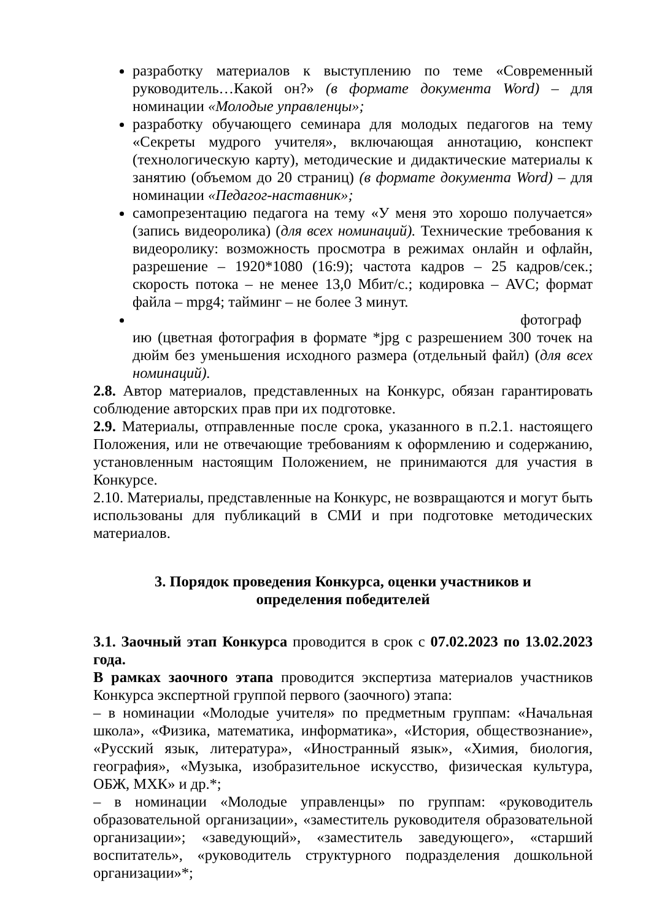разработку материалов к выступлению по теме «Современный руководитель…Какой он?» (в формате документа Word) – для номинации «Молодые управленцы»;
разработку обучающего семинара для молодых педагогов на тему «Секреты мудрого учителя», включающая аннотацию, конспект (технологическую карту), методические и дидактические материалы к занятию (объемом до 20 страниц) (в формате документа Word) – для номинации «Педагог-наставник»;
самопрезентацию педагога на тему «У меня это хорошо получается» (запись видеоролика) (для всех номинаций). Технические требования к видеоролику: возможность просмотра в режимах онлайн и офлайн, разрешение – 1920*1080 (16:9); частота кадров – 25 кадров/сек.; скорость потока – не менее 13,0 Мбит/с.; кодировка – AVC; формат файла – mpg4; тайминг – не более 3 минут.
фотограф
ию (цветная фотография в формате *jpg с разрешением 300 точек на дюйм без уменьшения исходного размера (отдельный файл) (для всех номинаций).
2.8. Автор материалов, представленных на Конкурс, обязан гарантировать соблюдение авторских прав при их подготовке.
2.9. Материалы, отправленные после срока, указанного в п.2.1. настоящего Положения, или не отвечающие требованиям к оформлению и содержанию, установленным настоящим Положением, не принимаются для участия в Конкурсе.
2.10. Материалы, представленные на Конкурс, не возвращаются и могут быть использованы для публикаций в СМИ и при подготовке методических материалов.
3. Порядок проведения Конкурса, оценки участников и
определения победителей
3.1. Заочный этап Конкурса проводится в срок с 07.02.2023 по 13.02.2023 года.
В рамках заочного этапа проводится экспертиза материалов участников Конкурса экспертной группой первого (заочного) этапа:
– в номинации «Молодые учителя» по предметным группам: «Начальная школа», «Физика, математика, информатика», «История, обществознание», «Русский язык, литература», «Иностранный язык», «Химия, биология, география», «Музыка, изобразительное искусство, физическая культура, ОБЖ, МХК» и др.*;
– в номинации «Молодые управленцы» по группам: «руководитель образовательной организации», «заместитель руководителя образовательной организации»; «заведующий», «заместитель заведующего», «старший воспитатель», «руководитель структурного подразделения дошкольной организации»*;